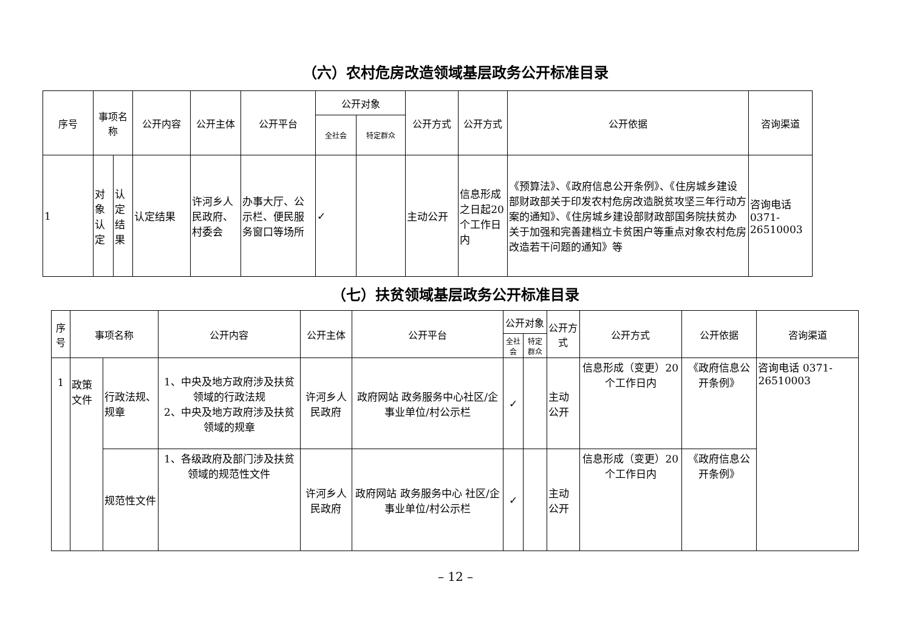（六）农村危房改造领域基层政务公开标准目录
| 序号 | 事项名称 | | 公开内容 | 公开主体 | 公开平台 | 公开对象 | | 公开方式 | 公开方式 | 公开依据 | 咨询渠道 |
| --- | --- | --- | --- | --- | --- | --- | --- | --- | --- | --- | --- |
| | | | | | | 全社会 | 特定群众 | | | | |
| 1 | 对象认定 | 认定结果 | 认定结果 | 许河乡人民政府、村委会 | 办事大厅、公示栏、便民服务窗口等场所 | ✓ | | 主动公开 | 信息形成之日起20个工作日内 | 《预算法》、《政府信息公开条例》、《住房城乡建设部财政部关于印发农村危房改造脱贫攻坚三年行动方案的通知》、《住房城乡建设部财政部国务院扶贫办关于加强和完善建档立卡贫困户等重点对象农村危房改造若干问题的通知》等 | 咨询电话 0371-26510003 |
（七）扶贫领域基层政务公开标准目录
| 序号 | 事项名称 | | 公开内容 | 公开主体 | 公开平台 | 公开对象 | | 公开方式 | 公开方式 | 公开依据 | 咨询渠道 |
| --- | --- | --- | --- | --- | --- | --- | --- | --- | --- | --- | --- |
| | | | | | | 全社会 | 特定群众 | | | | |
| 1 | 政策文件 | 行政法规、规章 | 1、中央及地方政府涉及扶贫领域的行政法规 2、中央及地方政府涉及扶贫领域的规章 | 许河乡人民政府 | 政府网站 政务服务中心社区/企事业单位/村公示栏 | ✓ | | 主动公开 | 信息形成（变更）20个工作日内 | 《政府信息公开条例》 | 咨询电话 0371-26510003 |
| | | 规范性文件 | 1、各级政府及部门涉及扶贫领域的规范性文件 | 许河乡人民政府 | 政府网站 政务服务中心 社区/企事业单位/村公示栏 | ✓ | | 主动公开 | 信息形成（变更）20个工作日内 | 《政府信息公开条例》 | |
– 12 –